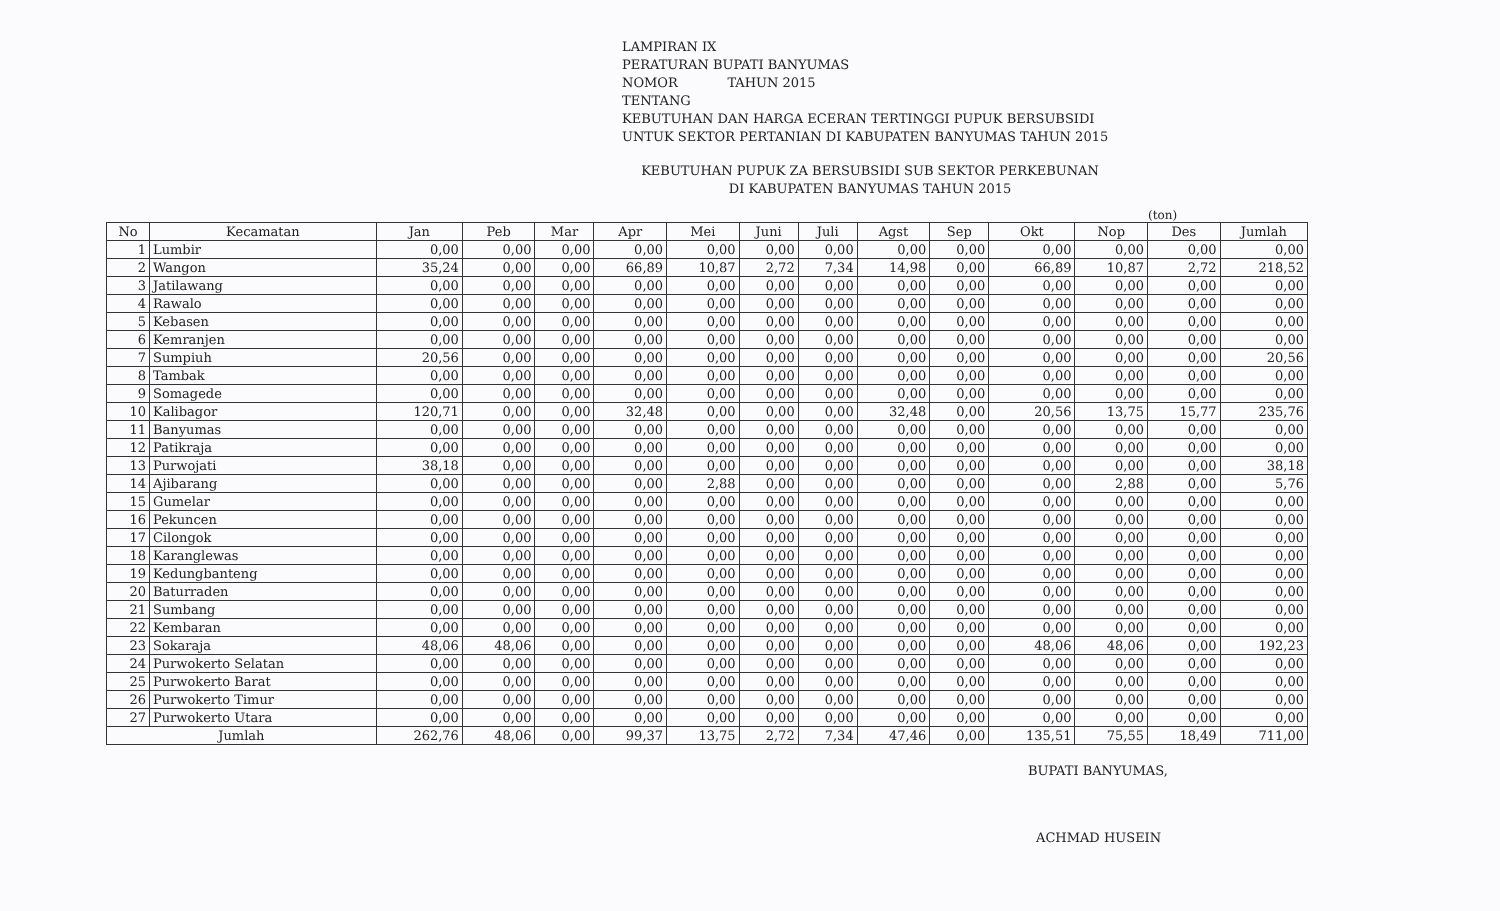LAMPIRAN IX
PERATURAN BUPATI BANYUMAS
NOMOR TAHUN 2015
TENTANG
KEBUTUHAN DAN HARGA ECERAN TERTINGGI PUPUK BERSUBSIDI
UNTUK SEKTOR PERTANIAN DI KABUPATEN BANYUMAS TAHUN 2015
KEBUTUHAN PUPUK ZA BERSUBSIDI SUB SEKTOR PERKEBUNAN
DI KABUPATEN BANYUMAS TAHUN 2015
(ton)
| No | Kecamatan | Jan | Peb | Mar | Apr | Mei | Juni | Juli | Agst | Sep | Okt | Nop | Des | Jumlah |
| --- | --- | --- | --- | --- | --- | --- | --- | --- | --- | --- | --- | --- | --- | --- |
| 1 | Lumbir | 0,00 | 0,00 | 0,00 | 0,00 | 0,00 | 0,00 | 0,00 | 0,00 | 0,00 | 0,00 | 0,00 | 0,00 | 0,00 |
| 2 | Wangon | 35,24 | 0,00 | 0,00 | 66,89 | 10,87 | 2,72 | 7,34 | 14,98 | 0,00 | 66,89 | 10,87 | 2,72 | 218,52 |
| 3 | Jatilawang | 0,00 | 0,00 | 0,00 | 0,00 | 0,00 | 0,00 | 0,00 | 0,00 | 0,00 | 0,00 | 0,00 | 0,00 | 0,00 |
| 4 | Rawalo | 0,00 | 0,00 | 0,00 | 0,00 | 0,00 | 0,00 | 0,00 | 0,00 | 0,00 | 0,00 | 0,00 | 0,00 | 0,00 |
| 5 | Kebasen | 0,00 | 0,00 | 0,00 | 0,00 | 0,00 | 0,00 | 0,00 | 0,00 | 0,00 | 0,00 | 0,00 | 0,00 | 0,00 |
| 6 | Kemranjen | 0,00 | 0,00 | 0,00 | 0,00 | 0,00 | 0,00 | 0,00 | 0,00 | 0,00 | 0,00 | 0,00 | 0,00 | 0,00 |
| 7 | Sumpiuh | 20,56 | 0,00 | 0,00 | 0,00 | 0,00 | 0,00 | 0,00 | 0,00 | 0,00 | 0,00 | 0,00 | 0,00 | 20,56 |
| 8 | Tambak | 0,00 | 0,00 | 0,00 | 0,00 | 0,00 | 0,00 | 0,00 | 0,00 | 0,00 | 0,00 | 0,00 | 0,00 | 0,00 |
| 9 | Somagede | 0,00 | 0,00 | 0,00 | 0,00 | 0,00 | 0,00 | 0,00 | 0,00 | 0,00 | 0,00 | 0,00 | 0,00 | 0,00 |
| 10 | Kalibagor | 120,71 | 0,00 | 0,00 | 32,48 | 0,00 | 0,00 | 0,00 | 32,48 | 0,00 | 20,56 | 13,75 | 15,77 | 235,76 |
| 11 | Banyumas | 0,00 | 0,00 | 0,00 | 0,00 | 0,00 | 0,00 | 0,00 | 0,00 | 0,00 | 0,00 | 0,00 | 0,00 | 0,00 |
| 12 | Patikraja | 0,00 | 0,00 | 0,00 | 0,00 | 0,00 | 0,00 | 0,00 | 0,00 | 0,00 | 0,00 | 0,00 | 0,00 | 0,00 |
| 13 | Purwojati | 38,18 | 0,00 | 0,00 | 0,00 | 0,00 | 0,00 | 0,00 | 0,00 | 0,00 | 0,00 | 0,00 | 0,00 | 38,18 |
| 14 | Ajibarang | 0,00 | 0,00 | 0,00 | 0,00 | 2,88 | 0,00 | 0,00 | 0,00 | 0,00 | 0,00 | 2,88 | 0,00 | 5,76 |
| 15 | Gumelar | 0,00 | 0,00 | 0,00 | 0,00 | 0,00 | 0,00 | 0,00 | 0,00 | 0,00 | 0,00 | 0,00 | 0,00 | 0,00 |
| 16 | Pekuncen | 0,00 | 0,00 | 0,00 | 0,00 | 0,00 | 0,00 | 0,00 | 0,00 | 0,00 | 0,00 | 0,00 | 0,00 | 0,00 |
| 17 | Cilongok | 0,00 | 0,00 | 0,00 | 0,00 | 0,00 | 0,00 | 0,00 | 0,00 | 0,00 | 0,00 | 0,00 | 0,00 | 0,00 |
| 18 | Karanglewas | 0,00 | 0,00 | 0,00 | 0,00 | 0,00 | 0,00 | 0,00 | 0,00 | 0,00 | 0,00 | 0,00 | 0,00 | 0,00 |
| 19 | Kedungbanteng | 0,00 | 0,00 | 0,00 | 0,00 | 0,00 | 0,00 | 0,00 | 0,00 | 0,00 | 0,00 | 0,00 | 0,00 | 0,00 |
| 20 | Baturraden | 0,00 | 0,00 | 0,00 | 0,00 | 0,00 | 0,00 | 0,00 | 0,00 | 0,00 | 0,00 | 0,00 | 0,00 | 0,00 |
| 21 | Sumbang | 0,00 | 0,00 | 0,00 | 0,00 | 0,00 | 0,00 | 0,00 | 0,00 | 0,00 | 0,00 | 0,00 | 0,00 | 0,00 |
| 22 | Kembaran | 0,00 | 0,00 | 0,00 | 0,00 | 0,00 | 0,00 | 0,00 | 0,00 | 0,00 | 0,00 | 0,00 | 0,00 | 0,00 |
| 23 | Sokaraja | 48,06 | 48,06 | 0,00 | 0,00 | 0,00 | 0,00 | 0,00 | 0,00 | 0,00 | 48,06 | 48,06 | 0,00 | 192,23 |
| 24 | Purwokerto Selatan | 0,00 | 0,00 | 0,00 | 0,00 | 0,00 | 0,00 | 0,00 | 0,00 | 0,00 | 0,00 | 0,00 | 0,00 | 0,00 |
| 25 | Purwokerto Barat | 0,00 | 0,00 | 0,00 | 0,00 | 0,00 | 0,00 | 0,00 | 0,00 | 0,00 | 0,00 | 0,00 | 0,00 | 0,00 |
| 26 | Purwokerto Timur | 0,00 | 0,00 | 0,00 | 0,00 | 0,00 | 0,00 | 0,00 | 0,00 | 0,00 | 0,00 | 0,00 | 0,00 | 0,00 |
| 27 | Purwokerto Utara | 0,00 | 0,00 | 0,00 | 0,00 | 0,00 | 0,00 | 0,00 | 0,00 | 0,00 | 0,00 | 0,00 | 0,00 | 0,00 |
| Jumlah | | 262,76 | 48,06 | 0,00 | 99,37 | 13,75 | 2,72 | 7,34 | 47,46 | 0,00 | 135,51 | 75,55 | 18,49 | 711,00 |
BUPATI BANYUMAS,
ACHMAD HUSEIN